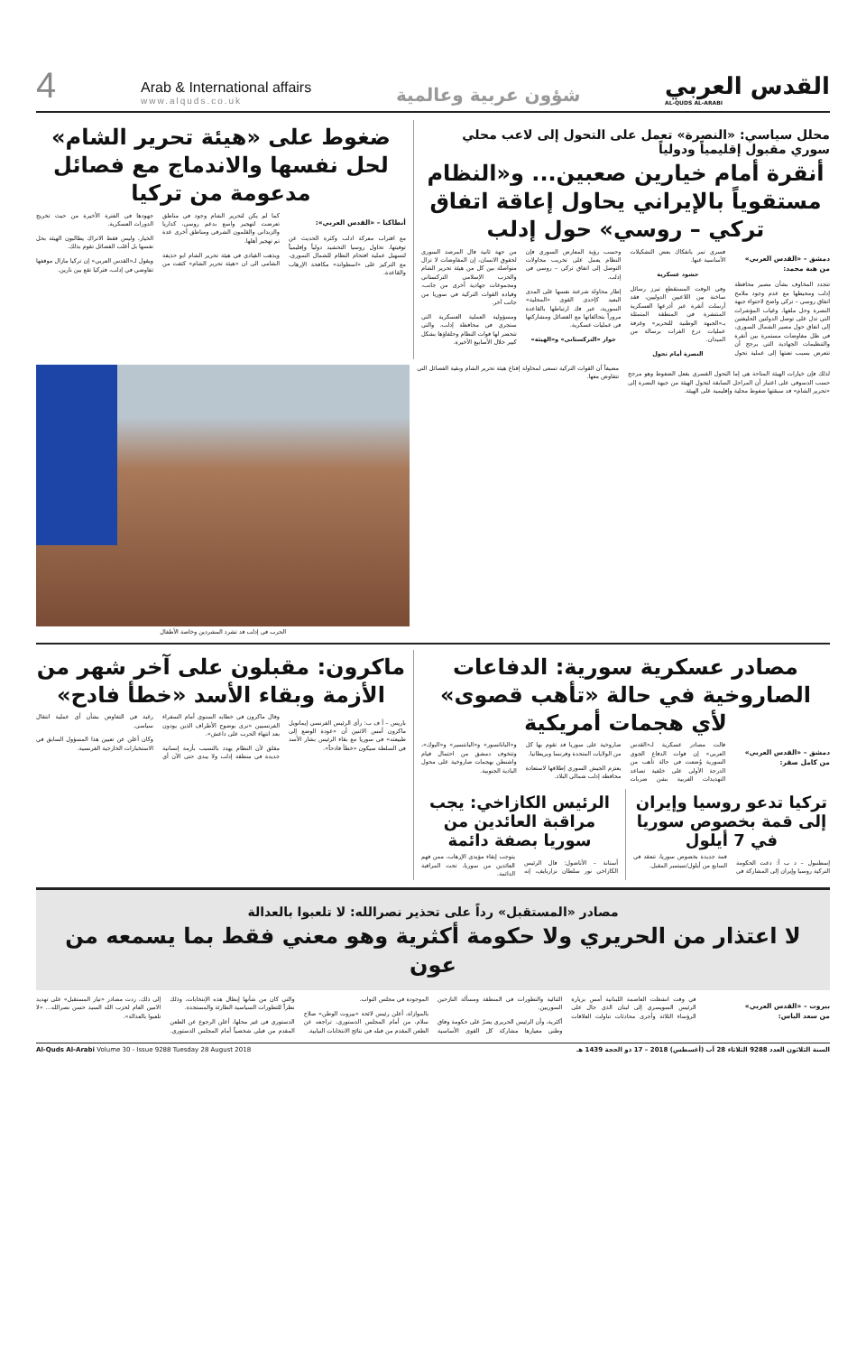4 Arab & International affairs
www.alquds.co.uk شؤون عربية وعالمية القدس العربي
AL-QUDS AL-ARABI
محلل سياسي: «النصرة» تعمل على التحول إلى لاعب محلي سوري مقبول إقليمياً ودولياً
أنقرة أمام خيارين صعبين... و«النظام مستقوياً بالإيراني يحاول إعاقة اتفاق تركي – روسي» حول إدلب
دمشق – «القدس العربي»
من هبة محمد:
تتجدد المخاوف بشأن مصير محافظة إدلب ومحيطها مع عدم وجود ملامح اتفاق روسي – تركي واضح لاحتواء جبهة النصرة وحل ملفها، وغياب المؤشرات التي تدل على توصل الدولتين الحليفتين إلى اتفاق حول مصير الشمال السوري، في ظل مفاوضات مستمرة بين أنقرة والتنظيمات الجهادية التي يرجح أن تتعرض بسبب تعنتها إلى عملية تحول قسري تمر بانفكاك بعض التشكيلات الأساسية عنها.
حشود عسكرية
وفي الوقت المستقطع تبرز رسائل ساخنة بين اللاعبين الدوليين، فقد أرسلت أنقرة عبر أذرعها العسكرية المنتشرة في المنطقة المتمثلة بـ«الجبهة الوطنية للتحرير» وغرفة عمليات درع الفرات برسالة من الميدان.
النصرة أمام تحول
وحسب رؤية المعارض السوري فإن النظام يعمل على تخريب محاولات التوصل إلى اتفاق تركي – روسي في إدلب.
إطار محاولة شرعنة نفسها على المدى البعيد كإحدى القوى «المحلية» السورية، عبر فك ارتباطها بالقاعدة مروراً بتحالفاتها مع الفصائل ومشاركتها في عمليات عسكرية.
حوار «التركستاني» و«الهيئة»
من جهة ثانية قال المرصد السوري لحقوق الانسان، إن المفاوضات لا تزال متواصلة بين كل من هيئة تحرير الشام والحزب الإسلامي التركستاني ومجموعات جهادية أخرى من جانب، وقيادة القوات التركية في سوريا من جانب آخر.
ومسؤولية العملية العسكرية التي ستجري في محافظة إدلب، والتي تتحضر لها قوات النظام وحلفاؤها بشكل كبير خلال الأسابيع الأخيرة.
ضغوط على «هيئة تحرير الشام» لحل نفسها والاندماج مع فصائل مدعومة من تركيا
أنطاكيا – «القدس العربي»:
مع اقتراب معركة ادلب وكثرة الحديث عن توقيتها، تحاول روسيا التحشيد دولياً وإقليمياً لتسهيل عملية اقتحام النظام للشمال السوري، مع التركيز على «اسطوانة» مكافحة الإرهاب والقاعدة.
كما لم يكن لتحرير الشام وجود في مناطق تعرضت لتهجير واسع بدعم روسي، كداريا والزبداني والقلمون الشرقي ومناطق أخرى عدة تم تهجير أهلها.
ويذهب القيادي في هيئة تحرير الشام ابو حذيفة الشامي الى ان «هيئة تحرير الشام» كثفت من جهودها في الفترة الأخيرة من حيث تخريج الدورات العسكرية.
الخيار، وليس فقط الاتراك يطالبون الهيئة بحل نفسها بل أغلب الفصائل تقوم بذلك.
ويقول لـ«القدس العربي» إن تركيا مازال موقفها تفاوضي في إدلب، فتركيا تقع بين نارين.
لذلك فإن خيارات الهيئة المتاحة هي إما التحول القسري بفعل الضغوط وهو مرجح حسب الدسوقي على اعتبار أن المراحل السابقة لتحول الهيئة من جبهة النصرة إلى «تحرير الشام» قد سبقتها ضغوط محلية وإقليمية على الهيئة.
مضيفاً أن القوات التركية تسعى لمحاولة إقناع هيئة تحرير الشام وبقية الفصائل التي تتفاوض معها.
الحرب في إدلب قد تشرد المشردين وخاصة الأطفال
مصادر عسكرية سورية: الدفاعات الصاروخية في حالة «تأهب قصوى» لأي هجمات أمريكية
دمشق – «القدس العربي»
من كامل صقر:
قالت مصادر عسكرية لـ«القدس العربي» إن قوات الدفاع الجوي السورية وُضعت في حالة تأهب من الدرجة الأولى على خلفية تصاعد التهديدات الغربية بشن ضربات صاروخية على سوريا قد تقوم بها كل من الولايات المتحدة وفرنسا وبريطانيا.
يعتزم الجيش السوري إطلاقها لاستعادة محافظة إدلب شمالي البلاد.
و«الباناتسور» و«البانتسير» و«البوك»، وتتخوف دمشق من احتمال قيام واشنطن بهجمات صاروخية على محول البادية الجنوبية.
تركيا تدعو روسيا وإيران إلى قمة بخصوص سوريا في 7 أيلول
إسطنبول – د ب أ: دعت الحكومة التركية روسيا وإيران إلى المشاركة في قمة جديدة بخصوص سوريا، تنعقد في السابع من أيلول/سبتمبر المقبل.
الرئيس الكازاخي: يجب مراقبة العائدين من سوريا بصفة دائمة
أستانة – الأناضول: قال الرئيس الكازاخي نور سلطان نزاربايف، إنه يتوجب إبقاء مؤيدي الإرهاب، ممن فهم العائدين من سوريا، تحت المراقبة الدائمة.
ماكرون: مقبلون على آخر شهر من الأزمة وبقاء الأسد «خطأ فادح»
باريس – أ ف ب: رأى الرئيس الفرنسي إيمانويل ماكرون أمس الاثنين أن «عودة الوضع إلى طبيعته» في سوريا مع بقاء الرئيس بشار الأسد في السلطة سيكون «خطأ فادحاً».
وقال ماكرون في خطابه السنوي أمام السفراء الفرنسيين «نرى بوضوح الأطراف الذين يودون بعد انتهاء الحرب على داعش».
مقلق لأن النظام يهدد بالتسبب بأزمة إنسانية جديدة في منطقة إدلب ولا يبدي حتى الآن أي رغبة في التفاوض بشأن أي عملية انتقال سياسي.
وكان أعلن عن تعيين هذا المسؤول السابق في الاستخبارات الخارجية الفرنسية.
مصادر «المستقبل» رداً على تحذير نصرالله: لا تلعبوا بالعدالة
لا اعتذار من الحريري ولا حكومة أكثرية وهو معني فقط بما يسمعه من عون
بيروت – «القدس العربي»
من سعد الياس:
في وقت انشغلت العاصمة اللبنانية أمس بزيارة الرئيس السويسري إلى لبنان الذي جال على الرؤساء الثلاثة وأجرى محادثات تناولت العلاقات الثنائية والتطورات في المنطقة ومسألة النازحين السوريين.
أكثرية، وأن الرئيس الحريري يصرّ على حكومة وفاق وطني معيارها مشاركة كل القوى الأساسية الموجودة في مجلس النواب.
بالموازاة، أعلن رئيس لائحة «بيروت الوطن» صلاح سلام، من أمام المجلس الدستوري، تراجعه عن الطعن المقدم من قبله في نتائج الانتخابات النيابية.
والتي كان من شأنها إبطال هذه الإنتخابات، وذلك نظراً للتطورات السياسية الطارئة والمستجدة.
الدستوري في غير محلها، أعلن الرجوع عن الطعن المقدم من قبلي شخصياً أمام المجلس الدستوري. إلى ذلك، ردت مصادر «تيار المستقبل» على تهديد الامين العام لحزب الله السيد حسن نصرالله... «لا تلعبوا بالعدالة».
Al-Quds Al-Arabi Volume 30 - Issue 9288 Tuesday 28 August 2018 السنة الثلاثون العدد 9288 الثلاثاء 28 آب (أغسطس) 2018 – 17 ذو الحجة 1439 هـ